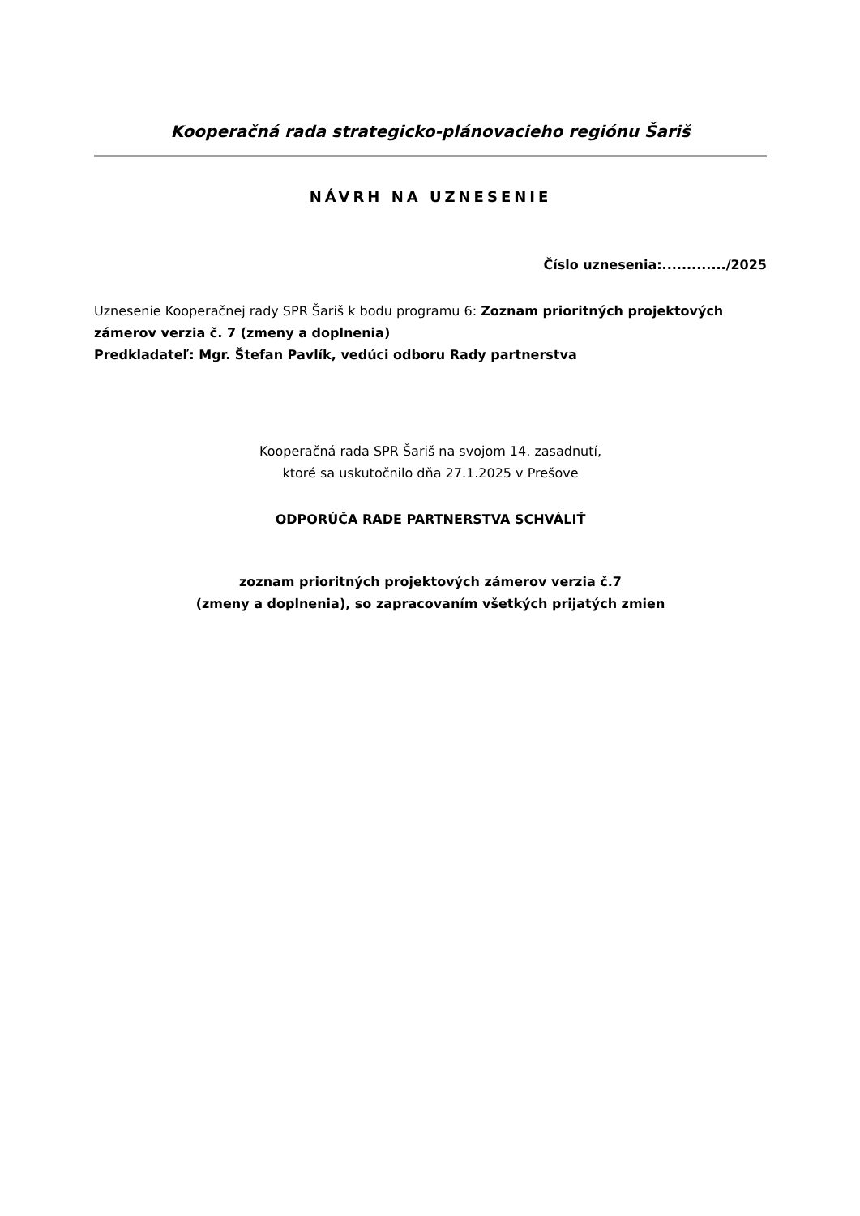Kooperačná rada strategicko-plánovacieho regiónu Šariš
NÁVRH NA UZNESENIE
Číslo uznesenia:............./2025
Uznesenie Kooperačnej rady SPR Šariš k bodu programu 6: Zoznam prioritných projektových zámerov verzia č. 7 (zmeny a doplnenia)
Predkladateľ: Mgr. Štefan Pavlík, vedúci odboru Rady partnerstva
Kooperačná rada SPR Šariš na svojom 14. zasadnutí,
ktoré sa uskutočnilo dňa 27.1.2025 v Prešove
ODPORÚČA RADE PARTNERSTVA SCHVÁLIŤ
zoznam prioritných projektových zámerov verzia č.7
(zmeny a doplnenia), so zapracovaním všetkých prijatých zmien